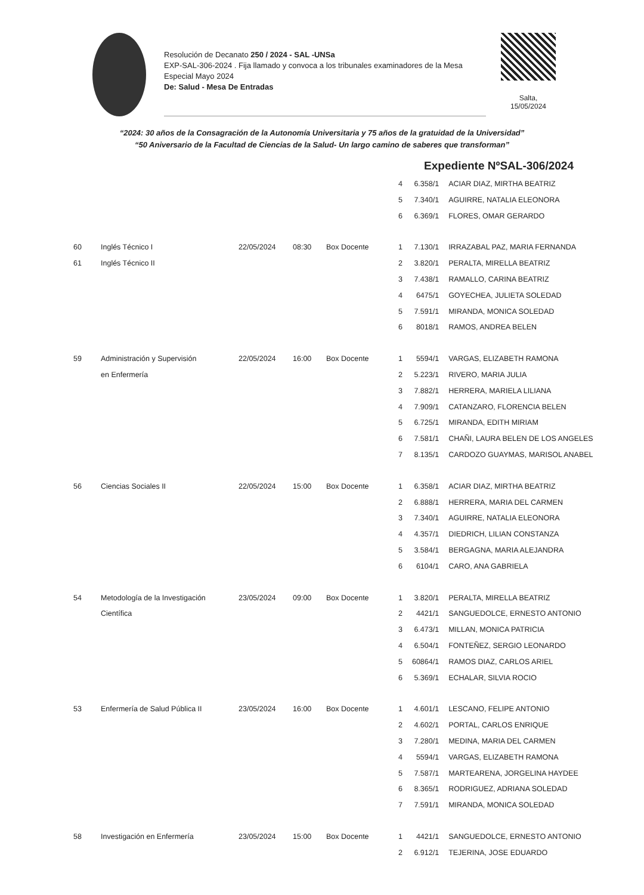Resolución de Decanato 250 / 2024 - SAL -UNSa
EXP-SAL-306-2024 . Fija llamado y convoca a los tribunales examinadores de la Mesa Especial Mayo 2024
De: Salud - Mesa De Entradas
Salta,
15/05/2024
“2024: 30 años de la Consagración de la Autonomía Universitaria y 75 años de la gratuidad de la Universidad”
“50 Aniversario de la Facultad de Ciencias de la Salud- Un largo camino de saberes que transforman”
Expediente NºSAL-306/2024
| | | | | | 4 | 6.358/1 | ACIAR DIAZ, MIRTHA BEATRIZ |
| | | | | | 5 | 7.340/1 | AGUIRRE, NATALIA ELEONORA |
| | | | | | 6 | 6.369/1 | FLORES, OMAR GERARDO |
| 60 | Inglés Técnico I | 22/05/2024 | 08:30 | Box Docente | 1 | 7.130/1 | IRRAZABAL PAZ, MARIA FERNANDA |
| 61 | Inglés Técnico II | | | | 2 | 3.820/1 | PERALTA, MIRELLA BEATRIZ |
| | | | | | 3 | 7.438/1 | RAMALLO, CARINA BEATRIZ |
| | | | | | 4 | 6475/1 | GOYECHEA, JULIETA SOLEDAD |
| | | | | | 5 | 7.591/1 | MIRANDA, MONICA SOLEDAD |
| | | | | | 6 | 8018/1 | RAMOS, ANDREA BELEN |
| 59 | Administración y Supervisión | 22/05/2024 | 16:00 | Box Docente | 1 | 5594/1 | VARGAS, ELIZABETH RAMONA |
| | en Enfermería | | | | 2 | 5.223/1 | RIVERO, MARIA JULIA |
| | | | | | 3 | 7.882/1 | HERRERA, MARIELA LILIANA |
| | | | | | 4 | 7.909/1 | CATANZARO, FLORENCIA BELEN |
| | | | | | 5 | 6.725/1 | MIRANDA, EDITH MIRIAM |
| | | | | | 6 | 7.581/1 | CHAÑI, LAURA BELEN DE LOS ANGELES |
| | | | | | 7 | 8.135/1 | CARDOZO GUAYMAS, MARISOL ANABEL |
| 56 | Ciencias Sociales II | 22/05/2024 | 15:00 | Box Docente | 1 | 6.358/1 | ACIAR DIAZ, MIRTHA BEATRIZ |
| | | | | | 2 | 6.888/1 | HERRERA, MARIA DEL CARMEN |
| | | | | | 3 | 7.340/1 | AGUIRRE, NATALIA ELEONORA |
| | | | | | 4 | 4.357/1 | DIEDRICH, LILIAN CONSTANZA |
| | | | | | 5 | 3.584/1 | BERGAGNA, MARIA ALEJANDRA |
| | | | | | 6 | 6104/1 | CARO, ANA GABRIELA |
| 54 | Metodología de la Investigación | 23/05/2024 | 09:00 | Box Docente | 1 | 3.820/1 | PERALTA, MIRELLA BEATRIZ |
| | Científica | | | | 2 | 4421/1 | SANGUEDOLCE, ERNESTO ANTONIO |
| | | | | | 3 | 6.473/1 | MILLAN, MONICA PATRICIA |
| | | | | | 4 | 6.504/1 | FONTEÑEZ, SERGIO LEONARDO |
| | | | | | 5 | 60864/1 | RAMOS DIAZ, CARLOS ARIEL |
| | | | | | 6 | 5.369/1 | ECHALAR, SILVIA ROCIO |
| 53 | Enfermería de Salud Pública II | 23/05/2024 | 16:00 | Box Docente | 1 | 4.601/1 | LESCANO, FELIPE ANTONIO |
| | | | | | 2 | 4.602/1 | PORTAL, CARLOS ENRIQUE |
| | | | | | 3 | 7.280/1 | MEDINA, MARIA DEL CARMEN |
| | | | | | 4 | 5594/1 | VARGAS, ELIZABETH RAMONA |
| | | | | | 5 | 7.587/1 | MARTEARENA, JORGELINA HAYDEE |
| | | | | | 6 | 8.365/1 | RODRIGUEZ, ADRIANA SOLEDAD |
| | | | | | 7 | 7.591/1 | MIRANDA, MONICA SOLEDAD |
| 58 | Investigación en Enfermería | 23/05/2024 | 15:00 | Box Docente | 1 | 4421/1 | SANGUEDOLCE, ERNESTO ANTONIO |
| | | | | | 2 | 6.912/1 | TEJERINA, JOSE EDUARDO |